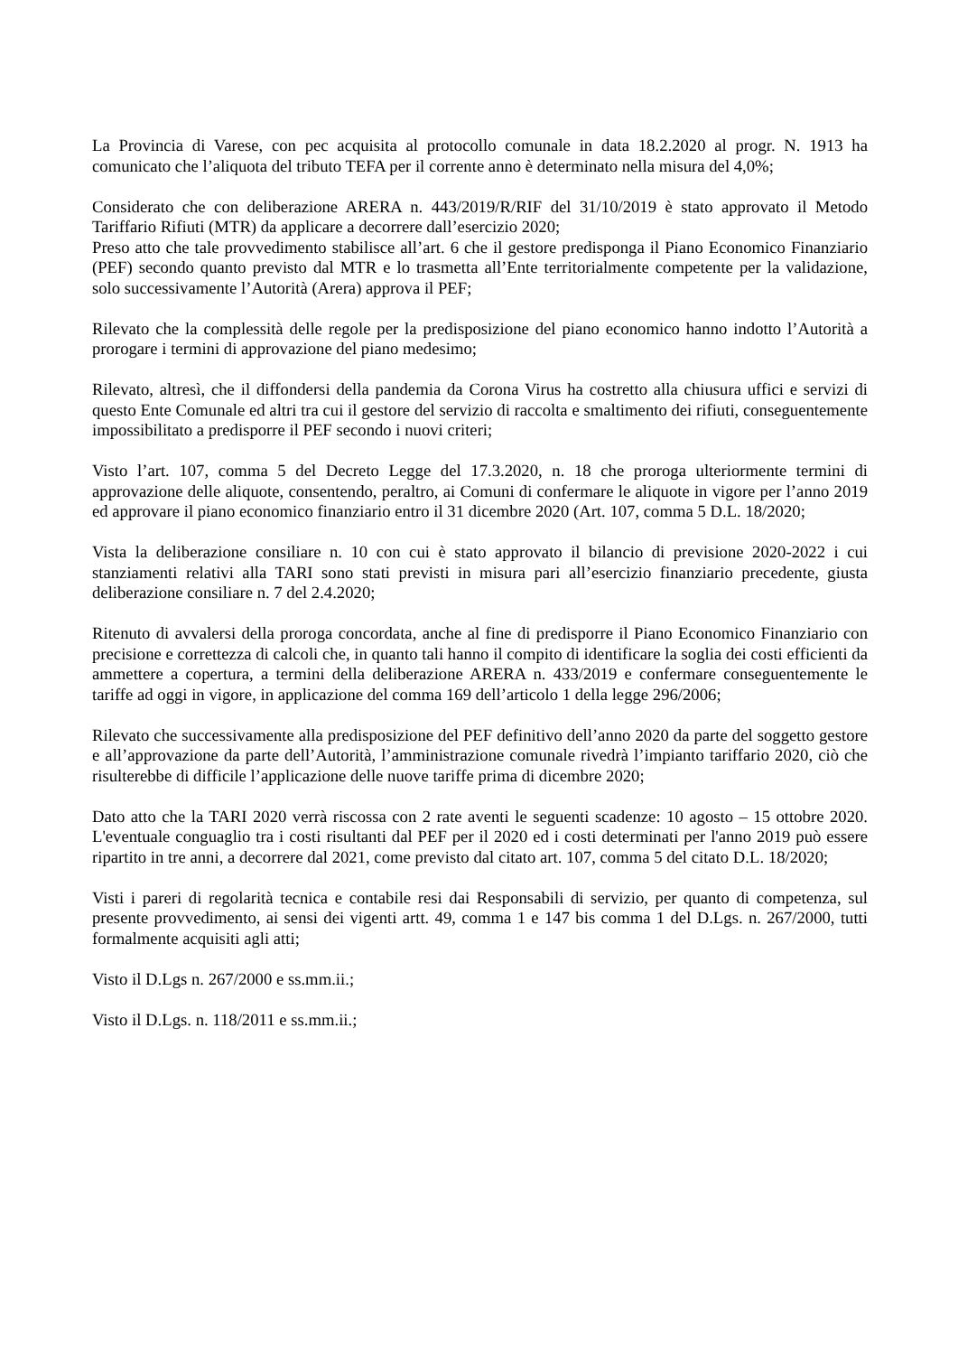La Provincia di Varese, con pec acquisita al protocollo comunale in data 18.2.2020 al progr. N. 1913 ha comunicato che l’aliquota del tributo TEFA per il corrente anno è determinato nella misura del 4,0%;
Considerato che con deliberazione ARERA n. 443/2019/R/RIF del 31/10/2019 è stato approvato il Metodo Tariffario Rifiuti (MTR) da applicare a decorrere dall’esercizio 2020;
Preso atto che tale provvedimento stabilisce all’art. 6 che il gestore predisponga il Piano Economico Finanziario (PEF) secondo quanto previsto dal MTR e lo trasmetta all’Ente territorialmente competente per la validazione, solo successivamente l’Autorità (Arera) approva il PEF;
Rilevato che la complessità delle regole per la predisposizione del piano economico hanno indotto l’Autorità a prorogare i termini di approvazione del piano medesimo;
Rilevato, altresì, che il diffondersi della pandemia da Corona Virus ha costretto alla chiusura uffici e servizi di questo Ente Comunale ed altri tra cui il gestore del servizio di raccolta e smaltimento dei rifiuti, conseguentemente impossibilitato a predisporre il PEF secondo i nuovi criteri;
Visto l’art. 107, comma 5 del Decreto Legge del 17.3.2020, n. 18 che proroga ulteriormente termini di approvazione delle aliquote, consentendo, peraltro, ai Comuni di confermare le aliquote in vigore per l’anno 2019 ed approvare il piano economico finanziario entro il 31 dicembre 2020 (Art. 107, comma 5 D.L. 18/2020;
Vista la deliberazione consiliare n. 10 con cui è stato approvato il bilancio di previsione 2020-2022 i cui stanziamenti relativi alla TARI sono stati previsti in misura pari all’esercizio finanziario precedente, giusta deliberazione consiliare n. 7 del 2.4.2020;
Ritenuto di avvalersi della proroga concordata, anche al fine di predisporre il Piano Economico Finanziario con precisione e correttezza di calcoli che, in quanto tali hanno il compito di identificare la soglia dei costi efficienti da ammettere a copertura, a termini della deliberazione ARERA n. 433/2019 e confermare conseguentemente le tariffe ad oggi in vigore, in applicazione del comma 169 dell’articolo 1 della legge 296/2006;
Rilevato che successivamente alla predisposizione del PEF definitivo dell’anno 2020 da parte del soggetto gestore e all’approvazione da parte dell’Autorità, l’amministrazione comunale rivedrà l’impianto tariffario 2020, ciò che risulterebbe di difficile l’applicazione delle nuove tariffe prima di dicembre 2020;
Dato atto che la TARI 2020 verrà riscossa con 2 rate aventi le seguenti scadenze: 10 agosto – 15 ottobre 2020. L'eventuale conguaglio tra i costi risultanti dal PEF per il 2020 ed i costi determinati per l'anno 2019 può essere ripartito in tre anni, a decorrere dal 2021, come previsto dal citato art. 107, comma 5 del citato D.L. 18/2020;
Visti i pareri di regolarità tecnica e contabile resi dai Responsabili di servizio, per quanto di competenza, sul presente provvedimento, ai sensi dei vigenti artt. 49, comma 1 e 147 bis comma 1 del D.Lgs. n. 267/2000, tutti formalmente acquisiti agli atti;
Visto il D.Lgs n. 267/2000 e ss.mm.ii.;
Visto il D.Lgs. n. 118/2011 e ss.mm.ii.;